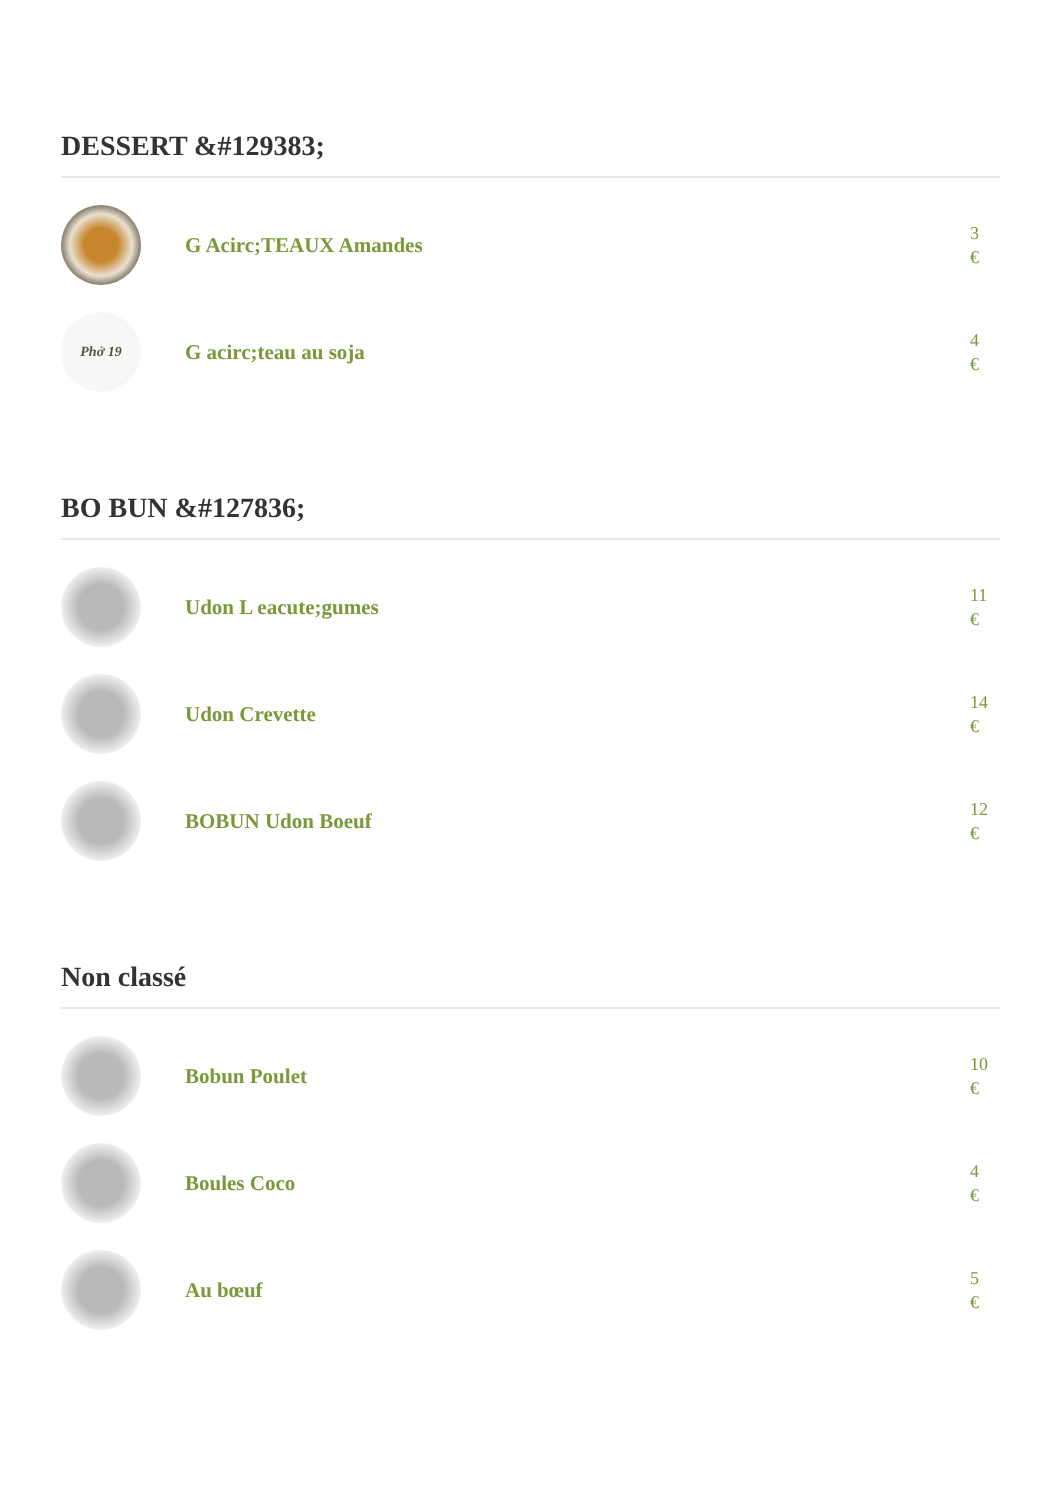DESSERT &#129383;
G Acirc;TEAUX Amandes
3
€
Phở 19
G acirc;teau au soja
4
€
BO BUN &#127836;
Udon L eacute;gumes
11
€
Udon Crevette
14
€
BOBUN Udon Boeuf
12
€
Non classé
Bobun Poulet
10
€
Boules Coco
4
€
Au bœuf
5
€